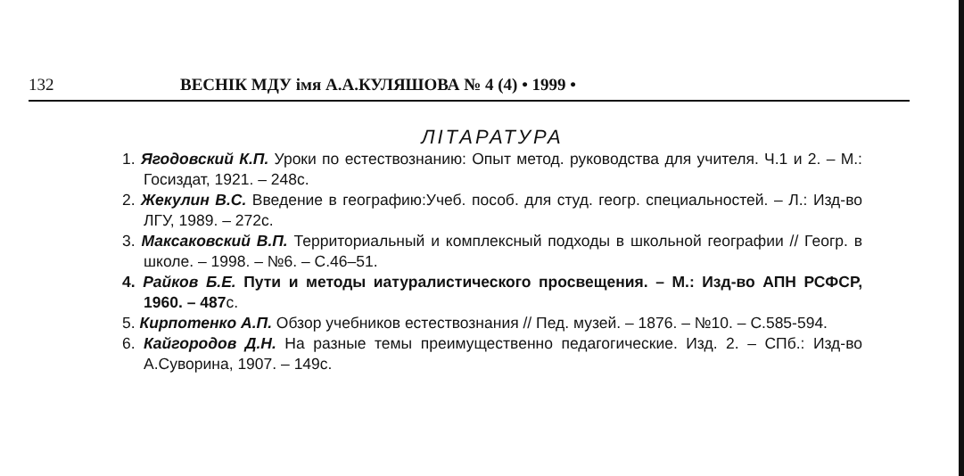132 ВЕСНІК МДУ імя А.А.КУЛЯШОВА № 4 (4) • 1999 •
ЛІТАРАТУРА
1. Ягодовский К.П. Уроки по естествознанию: Опыт метод. руководства для учителя. Ч.1 и 2. – М.: Госиздат, 1921. – 248с.
2. Жекулин В.С. Введение в географию:Учеб. пособ. для студ. геогр. специальностей. – Л.: Изд-во ЛГУ, 1989. – 272с.
3. Максаковский В.П. Территориальный и комплексный подходы в школьной географии // Геогр. в школе. – 1998. – №6. – С.46–51.
4. Райков Б.Е. Пути и методы иатуралистического просвещения. – М.: Изд-во АПН РСФСР, 1960. – 487с.
5. Кирпотенко А.П. Обзор учебников естествознания // Пед. музей. – 1876. – №10. – С.585-594.
6. Кайгородов Д.Н. На разные темы преимущественно педагогические. Изд. 2. – СПб.: Изд-во А.Суворина, 1907. – 149с.